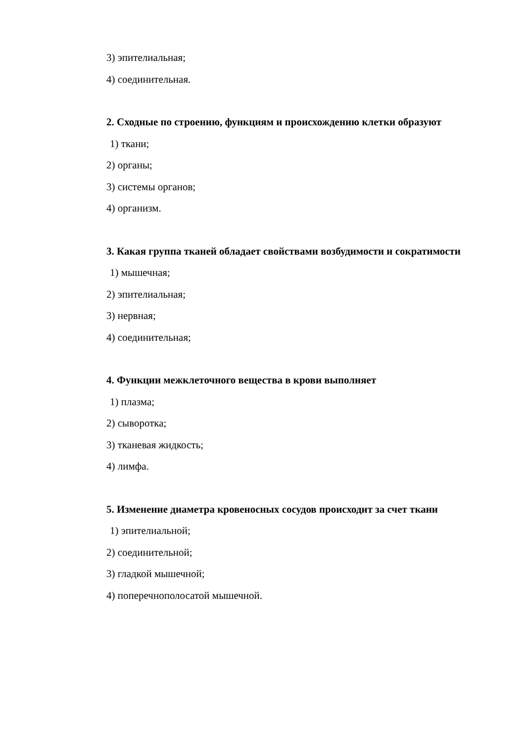3) эпителиальная;
4) соединительная.
2. Сходные по строению, функциям и происхождению клетки образуют
1) ткани;
2) органы;
3) системы органов;
4) организм.
3. Какая группа тканей обладает свойствами возбудимости и сократимости
1) мышечная;
2) эпителиальная;
3) нервная;
4) соединительная;
4. Функции межклеточного вещества в крови выполняет
1) плазма;
2) сыворотка;
3) тканевая жидкость;
4) лимфа.
5. Изменение диаметра кровеносных сосудов происходит за счет ткани
1) эпителиальной;
2) соединительной;
3) гладкой мышечной;
4) поперечнополосатой мышечной.